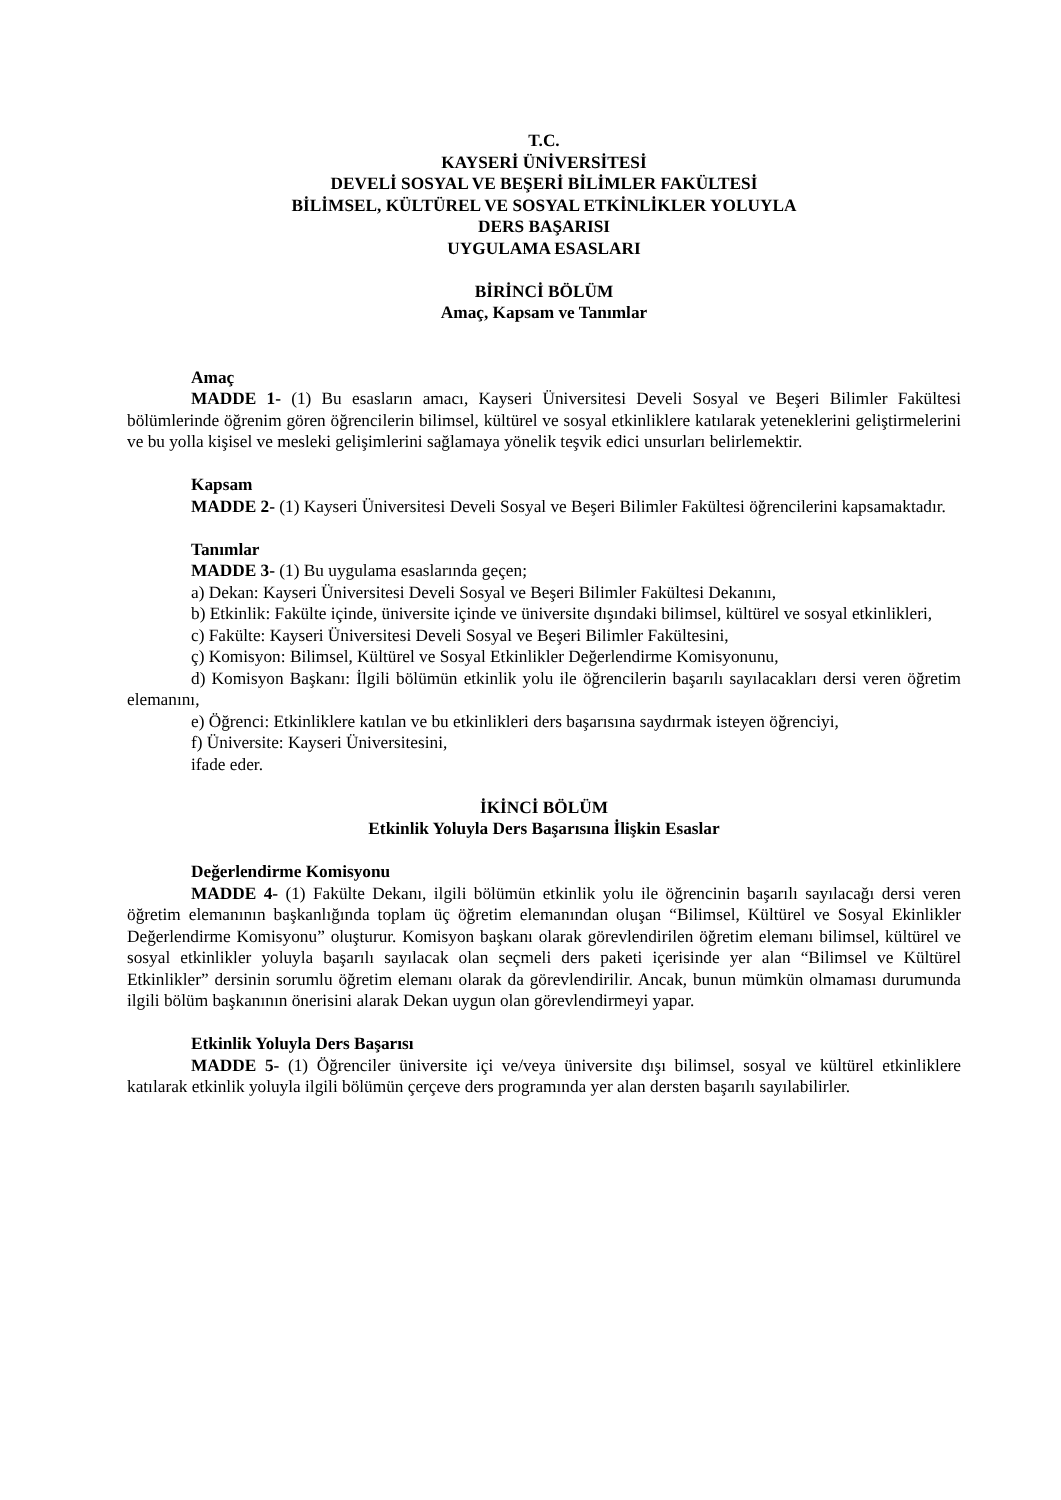T.C.
KAYSERİ ÜNİVERSİTESİ
DEVELİ SOSYAL VE BEŞERİ BİLİMLER FAKÜLTESİ
BİLİMSEL, KÜLTÜREL VE SOSYAL ETKİNLİKLER YOLUYLA
DERS BAŞARISI
UYGULAMA ESASLARI
BİRİNCİ BÖLÜM
Amaç, Kapsam ve Tanımlar
Amaç
MADDE 1- (1) Bu esasların amacı, Kayseri Üniversitesi Develi Sosyal ve Beşeri Bilimler Fakültesi bölümlerinde öğrenim gören öğrencilerin bilimsel, kültürel ve sosyal etkinliklere katılarak yeteneklerini geliştirmelerini ve bu yolla kişisel ve mesleki gelişimlerini sağlamaya yönelik teşvik edici unsurları belirlemektir.
Kapsam
MADDE 2- (1) Kayseri Üniversitesi Develi Sosyal ve Beşeri Bilimler Fakültesi öğrencilerini kapsamaktadır.
Tanımlar
MADDE 3- (1) Bu uygulama esaslarında geçen;
a) Dekan: Kayseri Üniversitesi Develi Sosyal ve Beşeri Bilimler Fakültesi Dekanını,
b) Etkinlik: Fakülte içinde, üniversite içinde ve üniversite dışındaki bilimsel, kültürel ve sosyal etkinlikleri,
c) Fakülte: Kayseri Üniversitesi Develi Sosyal ve Beşeri Bilimler Fakültesini,
ç) Komisyon: Bilimsel, Kültürel ve Sosyal Etkinlikler Değerlendirme Komisyonunu,
d) Komisyon Başkanı: İlgili bölümün etkinlik yolu ile öğrencilerin başarılı sayılacakları dersi veren öğretim elemanını,
e) Öğrenci: Etkinliklere katılan ve bu etkinlikleri ders başarısına saydırmak isteyen öğrenciyi,
f) Üniversite: Kayseri Üniversitesini,
ifade eder.
İKİNCİ BÖLÜM
Etkinlik Yoluyla Ders Başarısına İlişkin Esaslar
Değerlendirme Komisyonu
MADDE 4- (1) Fakülte Dekanı, ilgili bölümün etkinlik yolu ile öğrencinin başarılı sayılacağı dersi veren öğretim elemanının başkanlığında toplam üç öğretim elemanından oluşan “Bilimsel, Kültürel ve Sosyal Ekinlikler Değerlendirme Komisyonu” oluşturur. Komisyon başkanı olarak görevlendirilen öğretim elemanı bilimsel, kültürel ve sosyal etkinlikler yoluyla başarılı sayılacak olan seçmeli ders paketi içerisinde yer alan “Bilimsel ve Kültürel Etkinlikler” dersinin sorumlu öğretim elemanı olarak da görevlendirilir. Ancak, bunun mümkün olmaması durumunda ilgili bölüm başkanının önerisini alarak Dekan uygun olan görevlendirmeyi yapar.
Etkinlik Yoluyla Ders Başarısı
MADDE 5- (1) Öğrenciler üniversite içi ve/veya üniversite dışı bilimsel, sosyal ve kültürel etkinliklere katılarak etkinlik yoluyla ilgili bölümün çerçeve ders programında yer alan dersten başarılı sayılabilirler.